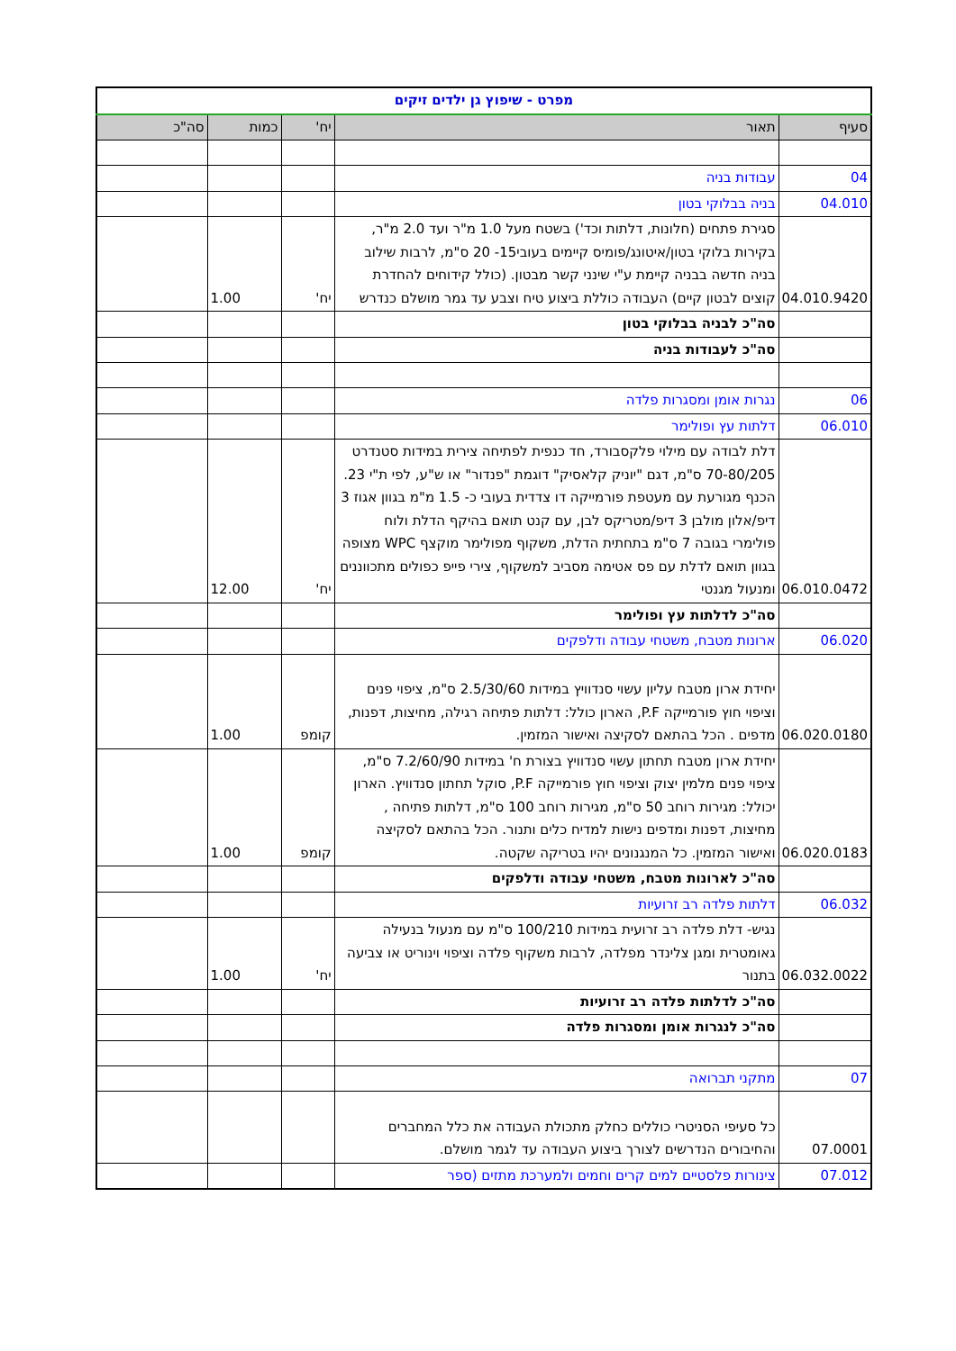| מפרט - שיפוץ גן ילדים זיקים | | | | |
| סעיף | תאור | יח' | כמות | סה"כ |
| 04 | עבודות בניה | | | |
| 04.010 | בניה בבלוקי בטון | | | |
| 04.010.9420 | סגירת פתחים (חלונות, דלתות וכד') בשטח מעל 1.0 מ"ר ועד 2.0 מ"ר, בקירות בלוקי בטון/איטונג/פומיס קיימים בעובי15- 20 ס"מ, לרבות שילוב בניה חדשה בבניה קיימת ע"י שינני קשר מבטון. (כולל קידוחים להחדרת קוצים לבטון קיים) העבודה כוללת ביצוע טיח וצבע עד גמר מושלם כנדרש | יח' | 1.00 | |
| | סה"כ לבניה בבלוקי בטון | | | |
| | סה"כ לעבודות בניה | | | |
| 06 | נגרות אומן ומסגרות פלדה | | | |
| 06.010 | דלתות עץ ופולימר | | | |
| 06.010.0472 | דלת לבודה עם מילוי פלקסבורד, חד כנפית לפתיחה צירית במידות סטנדרט 70-80/205 ס"מ, דגם "יוניק קלאסיק" דוגמת "פנדור" או ש"ע, לפי ת"י 23. הכנף מגורעת עם מעטפת פורמייקה דו צדדית בעובי כ- 1.5 מ"מ בגוון אגוז 3 דיפ/אלון מולבן 3 דיפ/מטריקס לבן, עם קנט תואם בהיקף הדלת ולוח פולימרי בגובה 7 ס"מ בתחתית הדלת, משקוף מפולימר מוקצף WPC מצופה בגוון תואם לדלת עם פס אטימה מסביב למשקוף, צירי פייפ כפולים מתכווננים ומנעול מגנטי | יח' | 12.00 | |
| | סה"כ לדלתות עץ ופולימר | | | |
| 06.020 | ארונות מטבח, משטחי עבודה ודלפקים | | | |
| 06.020.0180 | יחידת ארון מטבח עליון עשוי סנדוויץ במידות 2.5/30/60 ס"מ, ציפוי פנים וציפוי חוץ פורמייקה P.F, הארון כולל: דלתות פתיחה רגילה, מחיצות, דפנות, מדפים . הכל בהתאם לסקיצה ואישור המזמין. | קומפ | 1.00 | |
| 06.020.0183 | יחידת ארון מטבח תחתון עשוי סנדוויץ בצורת ח' במידות 7.2/60/90 ס"מ, ציפוי פנים מלמין יצוק וציפוי חוץ פורמייקה P.F, סוקל תחתון סנדוויץ. הארון יכולל: מגירות רוחב 50 ס"מ, מגירות רוחב 100 ס"מ, דלתות פתיחה , מחיצות, דפנות ומדפים נישות למדיח כלים ותנור. הכל בהתאם לסקיצה ואישור המזמין. כל המנגנונים יהיו בטריקה שקטה. | קומפ | 1.00 | |
| | סה"כ לארונות מטבח, משטחי עבודה ודלפקים | | | |
| 06.032 | דלתות פלדה רב זרועיות | | | |
| 06.032.0022 | נגיש- דלת פלדה רב זרועית במידות 100/210 ס"מ עם מנעול בנעילה גאומטרית ומגן צלינדר מפלדה, לרבות משקוף פלדה וציפוי וינוריט או צביעה בתנור | יח' | 1.00 | |
| | סה"כ לדלתות פלדה רב זרועיות | | | |
| | סה"כ לנגרות אומן ומסגרות פלדה | | | |
| 07 | מתקני תברואה | | | |
| 07.0001 | כל סעיפי הסניטרי כוללים כחלק מתכולת העבודה את כלל המחברים והחיבורים הנדרשים לצורך ביצוע העבודה עד לגמר מושלם. | | | |
| 07.012 | צינורות פלסטיים למים קרים וחמים ולמערכת מתזים (ספר | | | |